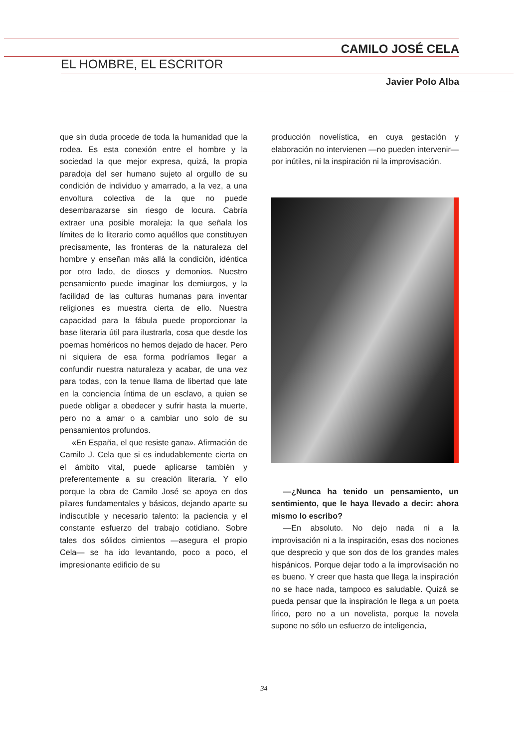CAMILO JOSÉ CELA
EL HOMBRE, EL ESCRITOR
Javier Polo Alba
que sin duda procede de toda la humanidad que la rodea. Es esta conexión entre el hombre y la sociedad la que mejor expresa, quizá, la propia paradoja del ser humano sujeto al orgullo de su condición de individuo y amarrado, a la vez, a una envoltura colectiva de la que no puede desembarazarse sin riesgo de locura. Cabría extraer una posible moraleja: la que señala los límites de lo literario como aquéllos que constituyen precisamente, las fronteras de la naturaleza del hombre y enseñan más allá la condición, idéntica por otro lado, de dioses y demonios. Nuestro pensamiento puede imaginar los demiurgos, y la facilidad de las culturas humanas para inventar religiones es muestra cierta de ello. Nuestra capacidad para la fábula puede proporcionar la base literaria útil para ilustrarla, cosa que desde los poemas homéricos no hemos dejado de hacer. Pero ni siquiera de esa forma podríamos llegar a confundir nuestra naturaleza y acabar, de una vez para todas, con la tenue llama de libertad que late en la conciencia íntima de un esclavo, a quien se puede obligar a obedecer y sufrir hasta la muerte, pero no a amar o a cambiar uno solo de su pensamientos profundos.
«En España, el que resiste gana». Afirmación de Camilo J. Cela que si es indudablemente cierta en el ámbito vital, puede aplicarse también y preferentemente a su creación literaria. Y ello porque la obra de Camilo José se apoya en dos pilares fundamentales y básicos, dejando aparte su indiscutible y necesario talento: la paciencia y el constante esfuerzo del trabajo cotidiano. Sobre tales dos sólidos cimientos —asegura el propio Cela— se ha ido levantando, poco a poco, el impresionante edificio de su
producción novelística, en cuya gestación y elaboración no intervienen —no pueden intervenir— por inútiles, ni la inspiración ni la improvisación.
—¿Nunca ha tenido un pensamiento, un sentimiento, que le haya llevado a decir: ahora mismo lo escribo?
—En absoluto. No dejo nada ni a la improvisación ni a la inspiración, esas dos nociones que desprecio y que son dos de los grandes males hispánicos. Porque dejar todo a la improvisación no es bueno. Y creer que hasta que llega la inspiración no se hace nada, tampoco es saludable. Quizá se pueda pensar que la inspiración le llega a un poeta lírico, pero no a un novelista, porque la novela supone no sólo un esfuerzo de inteligencia,
34